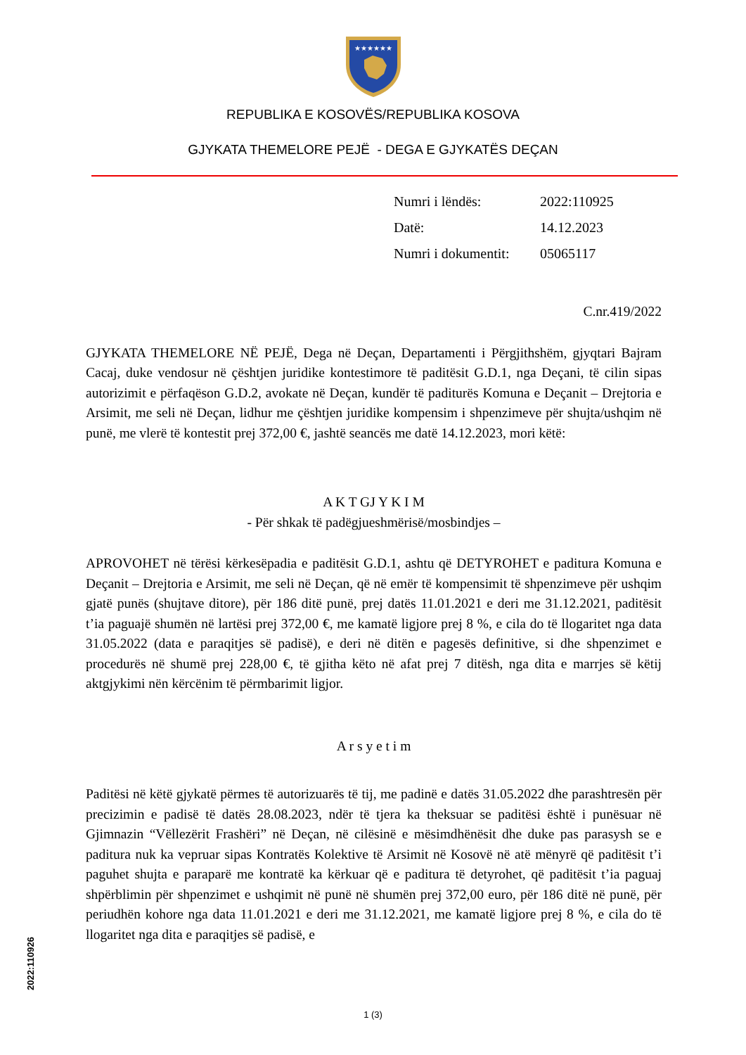★★★★★★
REPUBLIKA E KOSOVËS/REPUBLIKA KOSOVA
GJYKATA THEMELORE PEJË - DEGA E GJYKATËS DEÇAN
Numri i lëndës: 2022:110925
Datë: 14.12.2023
Numri i dokumentit: 05065117
C.nr.419/2022
GJYKATA THEMELORE NË PEJË, Dega në Deçan, Departamenti i Përgjithshëm, gjyqtari Bajram Cacaj, duke vendosur në çështjen juridike kontestimore të paditësit G.D.1, nga Deçani, të cilin sipas autorizimit e përfaqëson G.D.2, avokate në Deçan, kundër të paditurës Komuna e Deçanit – Drejtoria e Arsimit, me seli në Deçan, lidhur me çështjen juridike kompensim i shpenzimeve për shujta/ushqim në punë, me vlerë të kontestit prej 372,00 €, jashtë seancës me datë 14.12.2023, mori këtë:
A K T GJ Y K I M
- Për shkak të padëgjueshmërisë/mosbindjes –
APROVOHET në tërësi kërkesëpadia e paditësit G.D.1, ashtu që DETYROHET e paditura Komuna e Deçanit – Drejtoria e Arsimit, me seli në Deçan, që në emër të kompensimit të shpenzimeve për ushqim gjatë punës (shujtave ditore), për 186 ditë punë, prej datës 11.01.2021 e deri me 31.12.2021, paditësit t’ia paguajë shumën në lartësi prej 372,00 €, me kamatë ligjore prej 8 %, e cila do të llogaritet nga data 31.05.2022 (data e paraqitjes së padisë), e deri në ditën e pagesës definitive, si dhe shpenzimet e procedurës në shumë prej 228,00 €, të gjitha këto në afat prej 7 ditësh, nga dita e marrjes së këtij aktgjykimi nën kërcënim të përmbarimit ligjor.
A r s y e t i m
Paditësi në këtë gjykatë përmes të autorizuarës të tij, me padinë e datës 31.05.2022 dhe parashtresën për precizimin e padisë të datës 28.08.2023, ndër të tjera ka theksuar se paditësi është i punësuar në Gjimnazin “Vëllezërit Frashëri” në Deçan, në cilësinë e mësimdhënësit dhe duke pas parasysh se e paditura nuk ka vepruar sipas Kontratës Kolektive të Arsimit në Kosovë në atë mënyrë që paditësit t’i paguhet shujta e paraparë me kontratë ka kërkuar që e paditura të detyrohet, që paditësit t’ia paguaj shpërblimin për shpenzimet e ushqimit në punë në shumën prej 372,00 euro, për 186 ditë në punë, për periudhën kohore nga data 11.01.2021 e deri me 31.12.2021, me kamatë ligjore prej 8 %, e cila do të llogaritet nga dita e paraqitjes së padisë, e
1 (3)
2022:110926